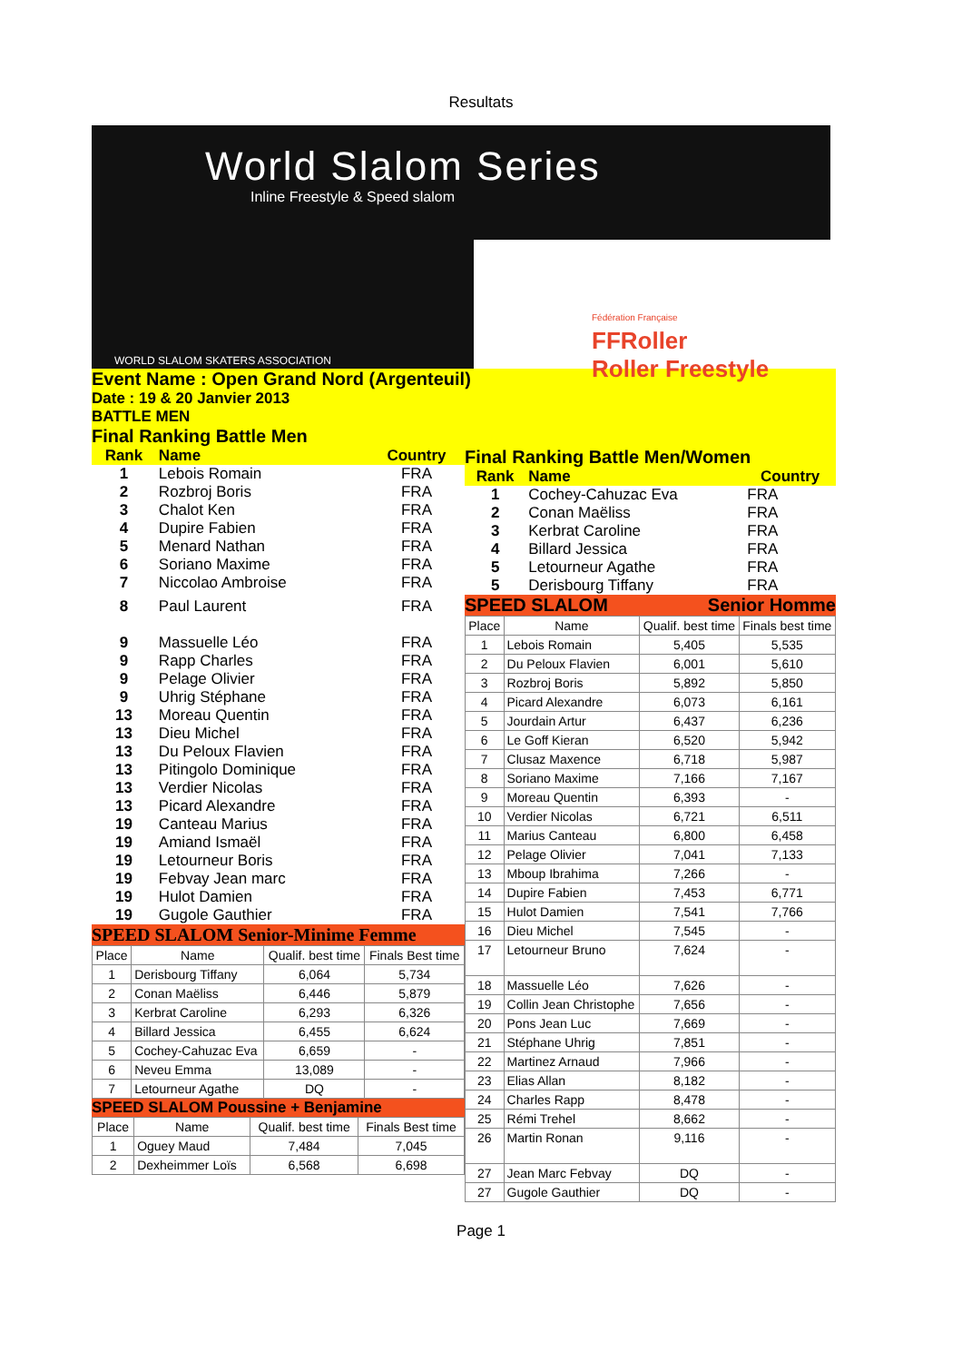Resultats
World Slalom Series
Inline Freestyle & Speed slalom
WORLD SLALOM SKATERS ASSOCIATION
Fédération Française
FFRoller
Roller Freestyle
Event Name : Open Grand Nord (Argenteuil)
Date : 19 & 20 Janvier 2013
BATTLE MEN
Final Ranking Battle Men
| Rank | Name | Country |
| --- | --- | --- |
| 1 | Lebois Romain | FRA |
| 2 | Rozbroj Boris | FRA |
| 3 | Chalot Ken | FRA |
| 4 | Dupire Fabien | FRA |
| 5 | Menard Nathan | FRA |
| 6 | Soriano Maxime | FRA |
| 7 | Niccolao Ambroise | FRA |
| 8 | Paul Laurent | FRA |
| 9 | Massuelle Léo | FRA |
| 9 | Rapp Charles | FRA |
| 9 | Pelage Olivier | FRA |
| 9 | Uhrig Stéphane | FRA |
| 13 | Moreau Quentin | FRA |
| 13 | Dieu Michel | FRA |
| 13 | Du Peloux Flavien | FRA |
| 13 | Pitingolo Dominique | FRA |
| 13 | Verdier Nicolas | FRA |
| 13 | Picard Alexandre | FRA |
| 19 | Canteau Marius | FRA |
| 19 | Amiand Ismaël | FRA |
| 19 | Letourneur Boris | FRA |
| 19 | Febvay Jean marc | FRA |
| 19 | Hulot Damien | FRA |
| 19 | Gugole Gauthier | FRA |
SPEED SLALOM Senior-Minime Femme
| Place | Name | Qualif. best time | Finals Best time |
| --- | --- | --- | --- |
| 1 | Derisbourg Tiffany | 6,064 | 5,734 |
| 2 | Conan Maëliss | 6,446 | 5,879 |
| 3 | Kerbrat Caroline | 6,293 | 6,326 |
| 4 | Billard Jessica | 6,455 | 6,624 |
| 5 | Cochey-Cahuzac Eva | 6,659 | - |
| 6 | Neveu Emma | 13,089 | - |
| 7 | Letourneur Agathe | DQ | - |
SPEED SLALOM Poussine + Benjamine
| Place | Name | Qualif. best time | Finals Best time |
| --- | --- | --- | --- |
| 1 | Oguey Maud | 7,484 | 7,045 |
| 2 | Dexheimmer Loïs | 6,568 | 6,698 |
Final Ranking Battle Men/Women
| Rank | Name | Country |
| --- | --- | --- |
| 1 | Cochey-Cahuzac Eva | FRA |
| 2 | Conan Maëliss | FRA |
| 3 | Kerbrat Caroline | FRA |
| 4 | Billard Jessica | FRA |
| 5 | Letourneur Agathe | FRA |
| 5 | Derisbourg Tiffany | FRA |
SPEED SLALOM Senior Homme
| Place | Name | Qualif. best time | Finals best time |
| --- | --- | --- | --- |
| 1 | Lebois Romain | 5,405 | 5,535 |
| 2 | Du Peloux Flavien | 6,001 | 5,610 |
| 3 | Rozbroj Boris | 5,892 | 5,850 |
| 4 | Picard Alexandre | 6,073 | 6,161 |
| 5 | Jourdain Artur | 6,437 | 6,236 |
| 6 | Le Goff Kieran | 6,520 | 5,942 |
| 7 | Clusaz Maxence | 6,718 | 5,987 |
| 8 | Soriano Maxime | 7,166 | 7,167 |
| 9 | Moreau Quentin | 6,393 | - |
| 10 | Verdier Nicolas | 6,721 | 6,511 |
| 11 | Marius Canteau | 6,800 | 6,458 |
| 12 | Pelage Olivier | 7,041 | 7,133 |
| 13 | Mboup Ibrahima | 7,266 | - |
| 14 | Dupire Fabien | 7,453 | 6,771 |
| 15 | Hulot Damien | 7,541 | 7,766 |
| 16 | Dieu Michel | 7,545 | - |
| 17 | Letourneur Bruno | 7,624 | - |
| 18 | Massuelle Léo | 7,626 | - |
| 19 | Collin Jean Christophe | 7,656 | - |
| 20 | Pons Jean Luc | 7,669 | - |
| 21 | Stéphane Uhrig | 7,851 | - |
| 22 | Martinez Arnaud | 7,966 | - |
| 23 | Elias Allan | 8,182 | - |
| 24 | Charles Rapp | 8,478 | - |
| 25 | Rémi Trehel | 8,662 | - |
| 26 | Martin Ronan | 9,116 | - |
| 27 | Jean Marc Febvay | DQ | - |
| 27 | Gugole Gauthier | DQ | - |
Page 1